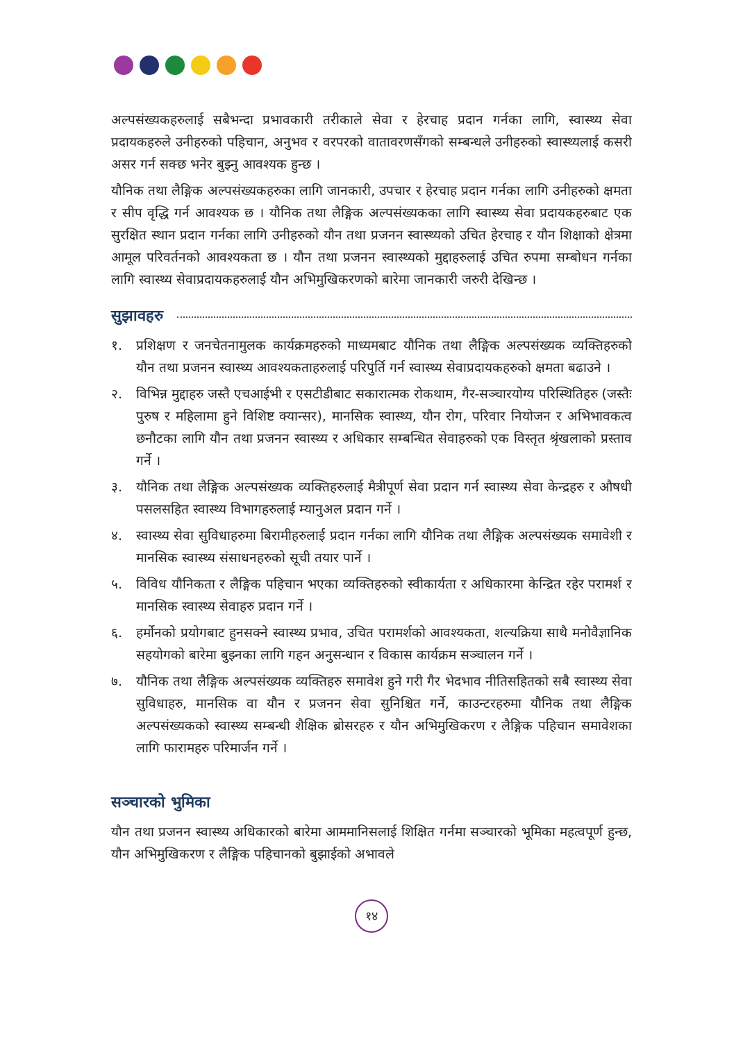अल्पसंख्यकहरुलाई सबैभन्दा प्रभावकारी तरीकाले सेवा र हेरचाह प्रदान गर्नका लागि, स्वास्थ्य सेवा प्रदायकहरुले उनीहरुको पहिचान, अनुभव र वरपरको वातावरणसँगको सम्बन्धले उनीहरुको स्वास्थ्यलाई कसरी असर गर्न सक्छ भनेर बुझ्नु आवश्यक हुन्छ ।
यौनिक तथा लैङ्गिक अल्पसंख्यकहरुका लागि जानकारी, उपचार र हेरचाह प्रदान गर्नका लागि उनीहरुको क्षमता र सीप वृद्धि गर्न आवश्यक छ । यौनिक तथा लैङ्गिक अल्पसंख्यकका लागि स्वास्थ्य सेवा प्रदायकहरुबाट एक सुरक्षित स्थान प्रदान गर्नका लागि उनीहरुको यौन तथा प्रजनन स्वास्थ्यको उचित हेरचाह र यौन शिक्षाको क्षेत्रमा आमूल परिवर्तनको आवश्यकता छ । यौन तथा प्रजनन स्वास्थ्यको मुद्दाहरुलाई उचित रुपमा सम्बोधन गर्नका लागि स्वास्थ्य सेवाप्रदायकहरुलाई यौन अभिमुखिकरणको बारेमा जानकारी जरुरी देखिन्छ ।
सुझावहरु
१. प्रशिक्षण र जनचेतनामुलक कार्यक्रमहरुको माध्यमबाट यौनिक तथा लैङ्गिक अल्पसंख्यक व्यक्तिहरुको यौन तथा प्रजनन स्वास्थ्य आवश्यकताहरुलाई परिपुर्ति गर्न स्वास्थ्य सेवाप्रदायकहरुको क्षमता बढाउने ।
२. विभिन्न मुद्दाहरु जस्तै एचआईभी र एसटीडीबाट सकारात्मक रोकथाम, गैर-सञ्चारयोग्य परिस्थितिहरु (जस्तैः पुरुष र महिलामा हुने विशिष्ट क्यान्सर), मानसिक स्वास्थ्य, यौन रोग, परिवार नियोजन र अभिभावकत्व छनौटका लागि यौन तथा प्रजनन स्वास्थ्य र अधिकार सम्बन्धित सेवाहरुको एक विस्तृत श्रृंखलाको प्रस्ताव गर्ने ।
३. यौनिक तथा लैङ्गिक अल्पसंख्यक व्यक्तिहरुलाई मैत्रीपूर्ण सेवा प्रदान गर्न स्वास्थ्य सेवा केन्द्रहरु र औषधी पसलसहित स्वास्थ्य विभागहरुलाई म्यानुअल प्रदान गर्ने ।
४. स्वास्थ्य सेवा सुविधाहरुमा बिरामीहरुलाई प्रदान गर्नका लागि यौनिक तथा लैङ्गिक अल्पसंख्यक समावेशी र मानसिक स्वास्थ्य संसाधनहरुको सूची तयार पार्ने ।
५. विविध यौनिकता र लैङ्गिक पहिचान भएका व्यक्तिहरुको स्वीकार्यता र अधिकारमा केन्द्रित रहेर परामर्श र मानसिक स्वास्थ्य सेवाहरु प्रदान गर्ने ।
६. हर्मोनको प्रयोगबाट हुनसक्ने स्वास्थ्य प्रभाव, उचित परामर्शको आवश्यकता, शल्यक्रिया साथै मनोवैज्ञानिक सहयोगको बारेमा बुझ्नका लागि गहन अनुसन्धान र विकास कार्यक्रम सञ्चालन गर्ने ।
७. यौनिक तथा लैङ्गिक अल्पसंख्यक व्यक्तिहरु समावेश हुने गरी गैर भेदभाव नीतिसहितको सबै स्वास्थ्य सेवा सुविधाहरु, मानसिक वा यौन र प्रजनन सेवा सुनिश्चित गर्ने, काउन्टरहरुमा यौनिक तथा लैङ्गिक अल्पसंख्यकको स्वास्थ्य सम्बन्धी शैक्षिक ब्रोसरहरु र यौन अभिमुखिकरण र लैङ्गिक पहिचान समावेशका लागि फारामहरु परिमार्जन गर्ने ।
सञ्चारको भुमिका
यौन तथा प्रजनन स्वास्थ्य अधिकारको बारेमा आममानिसलाई शिक्षित गर्नमा सञ्चारको भूमिका महत्वपूर्ण हुन्छ, यौन अभिमुखिकरण र लैङ्गिक पहिचानको बुझाईको अभावले
१४